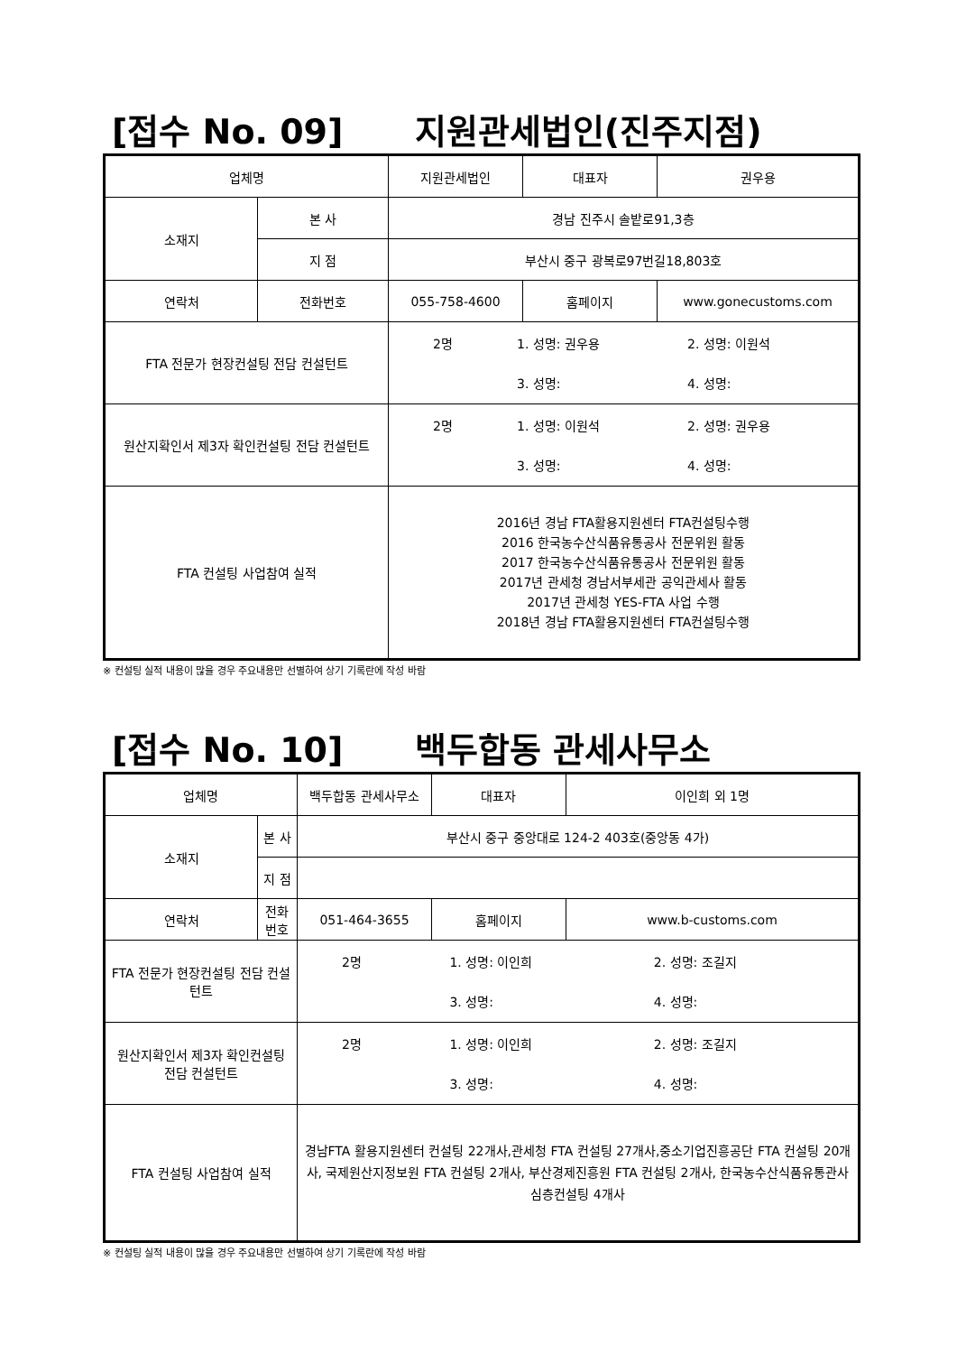[접수 No. 09] 지원관세법인(진주지점)
| 업체명 | | 지원관세법인 | 대표자 | 권우용 |
| 소재지 | 본 사 | 경남 진주시 솔밭로91,3층 | | |
| | 지 점 | 부산시 중구 광복로97번길18,803호 | | |
| 연락처 | 전화번호 | 055-758-4600 | 홈페이지 | www.gonecustoms.com |
| FTA 전문가 현장컨설팅 전담 컨설턴트 | | / 2명 / 1. 성명: 권우용 / 2. 성명: 이원석 / / / 3. 성명: / 4. 성명: / | | |
| 원산지확인서 제3자 확인컨설팅 전담 컨설턴트 | | / 2명 / 1. 성명: 이원석 / 2. 성명: 권우용 / / / 3. 성명: / 4. 성명: / | | |
| FTA 컨설팅 사업참여 실적 | | 2016년 경남 FTA활용지원센터 FTA컨설팅수행 2016 한국농수산식품유통공사 전문위원 활동 2017 한국농수산식품유통공사 전문위원 활동 2017년 관세청 경남서부세관 공익관세사 활동 2017년 관세청 YES-FTA 사업 수행 2018년 경남 FTA활용지원센터 FTA컨설팅수행 | | |
※ 컨설팅 실적 내용이 많을 경우 주요내용만 선별하여 상기 기록란에 작성 바람
[접수 No. 10] 백두합동 관세사무소
| 업체명 | | 백두합동 관세사무소 | 대표자 | 이인희 외 1명 |
| 소재지 | 본 사 | 부산시 중구 중앙대로 124-2 403호(중앙동 4가) | | |
| | 지 점 | | | |
| 연락처 | 전화번호 | 051-464-3655 | 홈페이지 | www.b-customs.com |
| FTA 전문가 현장컨설팅 전담 컨설턴트 | | / 2명 / 1. 성명: 이인희 / 2. 성명: 조길지 / / / 3. 성명: / 4. 성명: / | | |
| 원산지확인서 제3자 확인컨설팅 전담 컨설턴트 | | / 2명 / 1. 성명: 이인희 / 2. 성명: 조길지 / / / 3. 성명: / 4. 성명: / | | |
| FTA 컨설팅 사업참여 실적 | | 경남FTA 활용지원센터 컨설팅 22개사,관세청 FTA 컨설팅 27개사,중소기업진흥공단 FTA 컨설팅 20개사, 국제원산지정보원 FTA 컨설팅 2개사, 부산경제진흥원 FTA 컨설팅 2개사, 한국농수산식품유통관사 심층컨설팅 4개사 | | |
※ 컨설팅 실적 내용이 많을 경우 주요내용만 선별하여 상기 기록란에 작성 바람